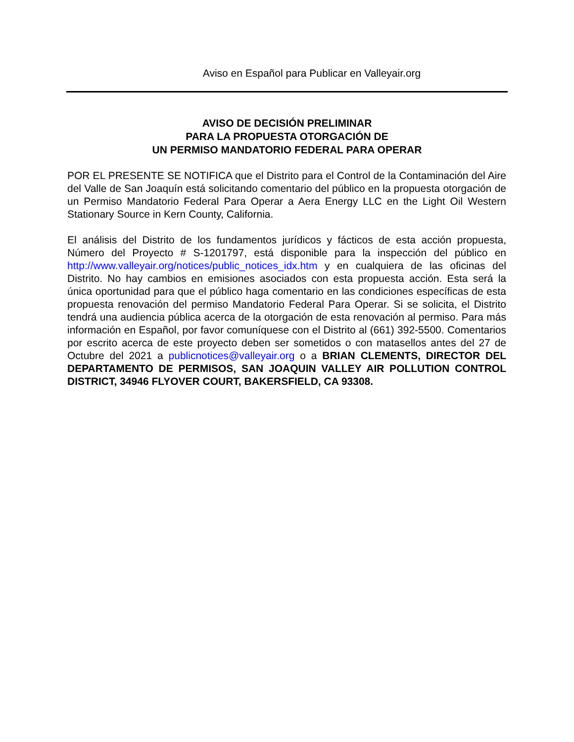Aviso en Español para Publicar en Valleyair.org
AVISO DE DECISIÓN PRELIMINAR
PARA LA PROPUESTA OTORGACIÓN DE
UN PERMISO MANDATORIO FEDERAL PARA OPERAR
POR EL PRESENTE SE NOTIFICA que el Distrito para el Control de la Contaminación del Aire del Valle de San Joaquín está solicitando comentario del público en la propuesta otorgación de un Permiso Mandatorio Federal Para Operar a Aera Energy LLC en the Light Oil Western Stationary Source in Kern County, California.
El análisis del Distrito de los fundamentos jurídicos y fácticos de esta acción propuesta, Número del Proyecto # S-1201797, está disponible para la inspección del público en http://www.valleyair.org/notices/public_notices_idx.htm y en cualquiera de las oficinas del Distrito. No hay cambios en emisiones asociados con esta propuesta acción. Esta será la única oportunidad para que el público haga comentario en las condiciones específicas de esta propuesta renovación del permiso Mandatorio Federal Para Operar. Si se solicita, el Distrito tendrá una audiencia pública acerca de la otorgación de esta renovación al permiso. Para más información en Español, por favor comuníquese con el Distrito al (661) 392-5500. Comentarios por escrito acerca de este proyecto deben ser sometidos o con matasellos antes del 27 de Octubre del 2021 a publicnotices@valleyair.org o a BRIAN CLEMENTS, DIRECTOR DEL DEPARTAMENTO DE PERMISOS, SAN JOAQUIN VALLEY AIR POLLUTION CONTROL DISTRICT, 34946 FLYOVER COURT, BAKERSFIELD, CA 93308.